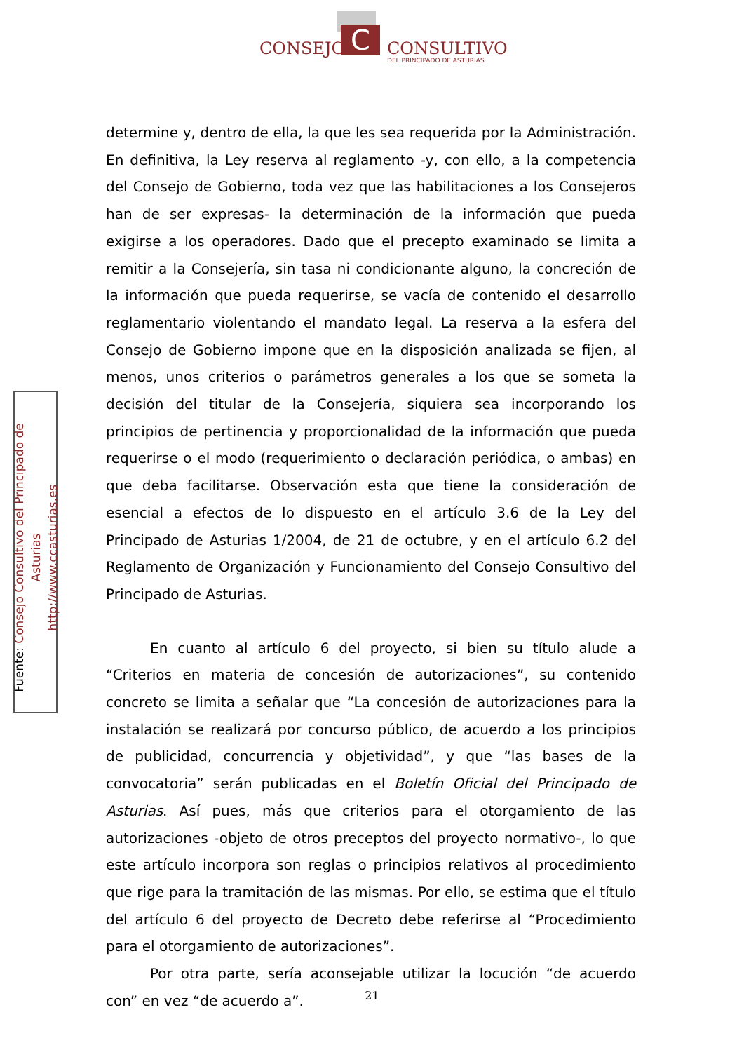C
CONSEJO CONSULTIVO
DEL PRINCIPADO DE ASTURIAS
Fuente: Consejo Consultivo del Principado de Asturias
http://www.ccasturias.es
determine y, dentro de ella, la que les sea requerida por la Administración. En definitiva, la Ley reserva al reglamento -y, con ello, a la competencia del Consejo de Gobierno, toda vez que las habilitaciones a los Consejeros han de ser expresas- la determinación de la información que pueda exigirse a los operadores. Dado que el precepto examinado se limita a remitir a la Consejería, sin tasa ni condicionante alguno, la concreción de la información que pueda requerirse, se vacía de contenido el desarrollo reglamentario violentando el mandato legal. La reserva a la esfera del Consejo de Gobierno impone que en la disposición analizada se fijen, al menos, unos criterios o parámetros generales a los que se someta la decisión del titular de la Consejería, siquiera sea incorporando los principios de pertinencia y proporcionalidad de la información que pueda requerirse o el modo (requerimiento o declaración periódica, o ambas) en que deba facilitarse. Observación esta que tiene la consideración de esencial a efectos de lo dispuesto en el artículo 3.6 de la Ley del Principado de Asturias 1/2004, de 21 de octubre, y en el artículo 6.2 del Reglamento de Organización y Funcionamiento del Consejo Consultivo del Principado de Asturias.
En cuanto al artículo 6 del proyecto, si bien su título alude a “Criterios en materia de concesión de autorizaciones”, su contenido concreto se limita a señalar que “La concesión de autorizaciones para la instalación se realizará por concurso público, de acuerdo a los principios de publicidad, concurrencia y objetividad”, y que “las bases de la convocatoria” serán publicadas en el Boletín Oficial del Principado de Asturias. Así pues, más que criterios para el otorgamiento de las autorizaciones -objeto de otros preceptos del proyecto normativo-, lo que este artículo incorpora son reglas o principios relativos al procedimiento que rige para la tramitación de las mismas. Por ello, se estima que el título del artículo 6 del proyecto de Decreto debe referirse al “Procedimiento para el otorgamiento de autorizaciones”.
Por otra parte, sería aconsejable utilizar la locución “de acuerdo con” en vez “de acuerdo a”.
21